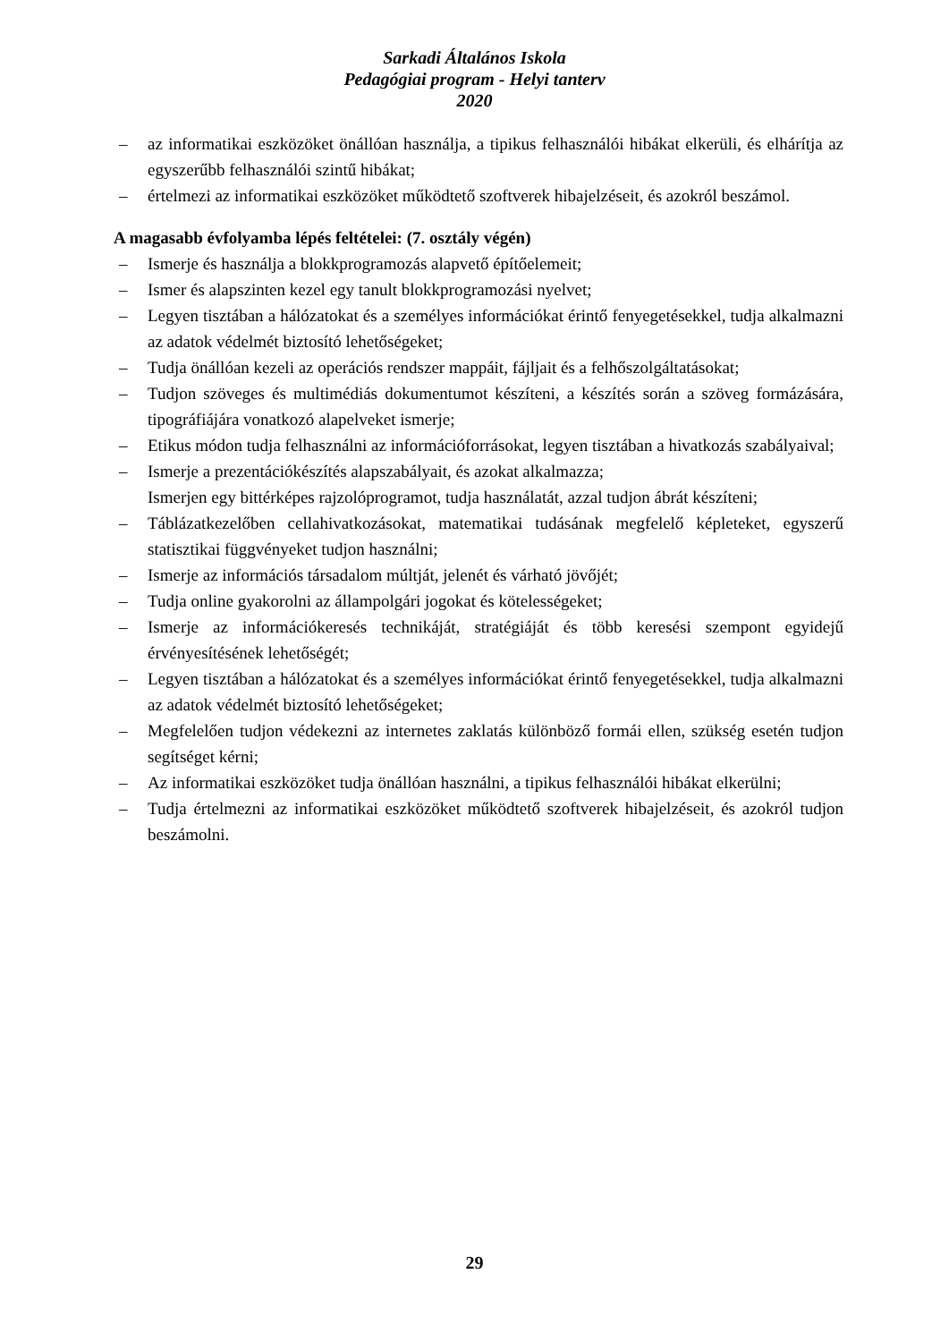Sarkadi Általános Iskola
Pedagógiai program - Helyi tanterv
2020
– az informatikai eszközöket önállóan használja, a tipikus felhasználói hibákat elkerüli, és elhárítja az egyszerűbb felhasználói szintű hibákat;
– értelmezi az informatikai eszközöket működtető szoftverek hibajelzéseit, és azokról beszámol.
A magasabb évfolyamba lépés feltételei: (7. osztály végén)
– Ismerje és használja a blokkprogramozás alapvető építőelemeit;
– Ismer és alapszinten kezel egy tanult blokkprogramozási nyelvet;
– Legyen tisztában a hálózatokat és a személyes információkat érintő fenyegetésekkel, tudja alkalmazni az adatok védelmét biztosító lehetőségeket;
– Tudja önállóan kezeli az operációs rendszer mappáit, fájljait és a felhőszolgáltatásokat;
– Tudjon szöveges és multimédiás dokumentumot készíteni, a készítés során a szöveg formázására, tipográfiájára vonatkozó alapelveket ismerje;
– Etikus módon tudja felhasználni az információforrásokat, legyen tisztában a hivatkozás szabályaival;
– Ismerje a prezentációkészítés alapszabályait, és azokat alkalmazza;
Ismerjen egy bittérképes rajzolóprogramot, tudja használatát, azzal tudjon ábrát készíteni;
– Táblázatkezelőben cellahivatkozásokat, matematikai tudásának megfelelő képleteket, egyszerű statisztikai függvényeket tudjon használni;
– Ismerje az információs társadalom múltját, jelenét és várható jövőjét;
– Tudja online gyakorolni az állampolgári jogokat és kötelességeket;
– Ismerje az információkeresés technikáját, stratégiáját és több keresési szempont egyidejű érvényesítésének lehetőségét;
– Legyen tisztában a hálózatokat és a személyes információkat érintő fenyegetésekkel, tudja alkalmazni az adatok védelmét biztosító lehetőségeket;
– Megfelelően tudjon védekezni az internetes zaklatás különböző formái ellen, szükség esetén tudjon segítséget kérni;
– Az informatikai eszközöket tudja önállóan használni, a tipikus felhasználói hibákat elkerülni;
– Tudja értelmezni az informatikai eszközöket működtető szoftverek hibajelzéseit, és azokról tudjon beszámolni.
29